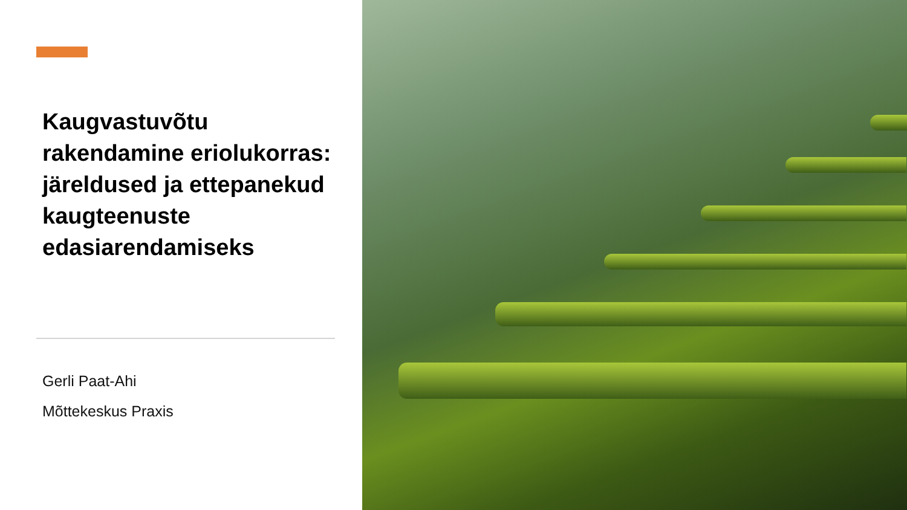Kaugvastuvõtu rakendamine eriolukorras: järeldused ja ettepanekud kaugteenuste edasiarendamiseks
Gerli Paat-Ahi
Mõttekeskus Praxis